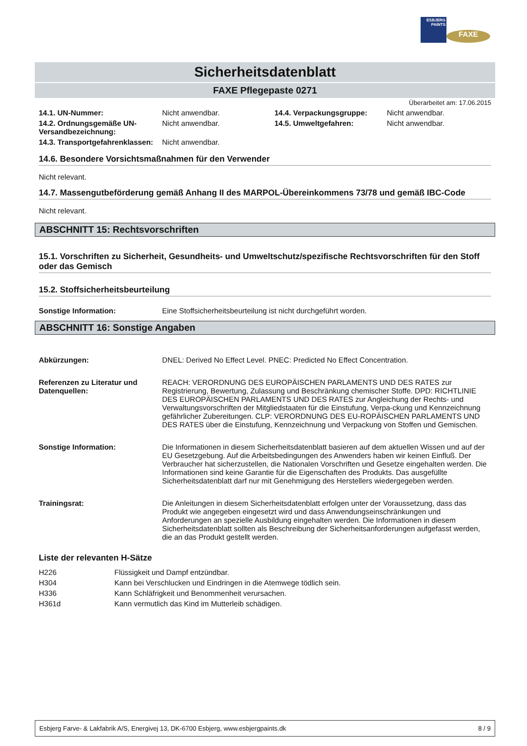ESBJERG PAINTS
FAXE
Sicherheitsdatenblatt
FAXE Pflegepaste 0271
Überarbeitet am: 17.06.2015
| 14.1. UN-Nummer: | Nicht anwendbar. | 14.4. Verpackungsgruppe: | Nicht anwendbar. |
| 14.2. Ordnungsgemäße UN-Versandbezeichnung: | Nicht anwendbar. | 14.5. Umweltgefahren: | Nicht anwendbar. |
| 14.3. Transportgefahrenklassen: | Nicht anwendbar. | | |
14.6. Besondere Vorsichtsmaßnahmen für den Verwender
Nicht relevant.
14.7. Massengutbeförderung gemäß Anhang II des MARPOL-Übereinkommens 73/78 und gemäß IBC-Code
Nicht relevant.
ABSCHNITT 15: Rechtsvorschriften
15.1. Vorschriften zu Sicherheit, Gesundheits- und Umweltschutz/spezifische Rechtsvorschriften für den Stoff oder das Gemisch
15.2. Stoffsicherheitsbeurteilung
| Sonstige Information: | Eine Stoffsicherheitsbeurteilung ist nicht durchgeführt worden. |
ABSCHNITT 16: Sonstige Angaben
| Abkürzungen: | DNEL: Derived No Effect Level. PNEC: Predicted No Effect Concentration. |
| Referenzen zu Literatur und Datenquellen: | REACH: VERORDNUNG DES EUROPÄISCHEN PARLAMENTS UND DES RATES zur Registrierung, Bewertung, Zulassung und Beschränkung chemischer Stoffe. DPD: RICHTLINIE DES EUROPÄISCHEN PARLAMENTS UND DES RATES zur Angleichung der Rechts- und Verwaltungsvorschriften der Mitgliedstaaten für die Einstufung, Verpa-ckung und Kennzeichnung gefährlicher Zubereitungen. CLP: VERORDNUNG DES EU-ROPÄISCHEN PARLAMENTS UND DES RATES über die Einstufung, Kennzeichnung und Verpackung von Stoffen und Gemischen. |
| Sonstige Information: | Die Informationen in diesem Sicherheitsdatenblatt basieren auf dem aktuellen Wissen und auf der EU Gesetzgebung. Auf die Arbeitsbedingungen des Anwenders haben wir keinen Einfluß. Der Verbraucher hat sicherzustellen, die Nationalen Vorschriften und Gesetze eingehalten werden. Die Informationen sind keine Garantie für die Eigenschaften des Produkts. Das ausgefüllte Sicherheitsdatenblatt darf nur mit Genehmigung des Herstellers wiedergegeben werden. |
| Trainingsrat: | Die Anleitungen in diesem Sicherheitsdatenblatt erfolgen unter der Voraussetzung, dass das Produkt wie angegeben eingesetzt wird und dass Anwendungseinschränkungen und Anforderungen an spezielle Ausbildung eingehalten werden. Die Informationen in diesem Sicherheitsdatenblatt sollten als Beschreibung der Sicherheitsanforderungen aufgefasst werden, die an das Produkt gestellt werden. |
Liste der relevanten H-Sätze
| H226 | Flüssigkeit und Dampf entzündbar. |
| H304 | Kann bei Verschlucken und Eindringen in die Atemwege tödlich sein. |
| H336 | Kann Schläfrigkeit und Benommenheit verursachen. |
| H361d | Kann vermutlich das Kind im Mutterleib schädigen. |
Esbjerg Farve- & Lakfabrik A/S, Energivej 13, DK-6700 Esbjerg, www.esbjergpaints.dk 8 / 9